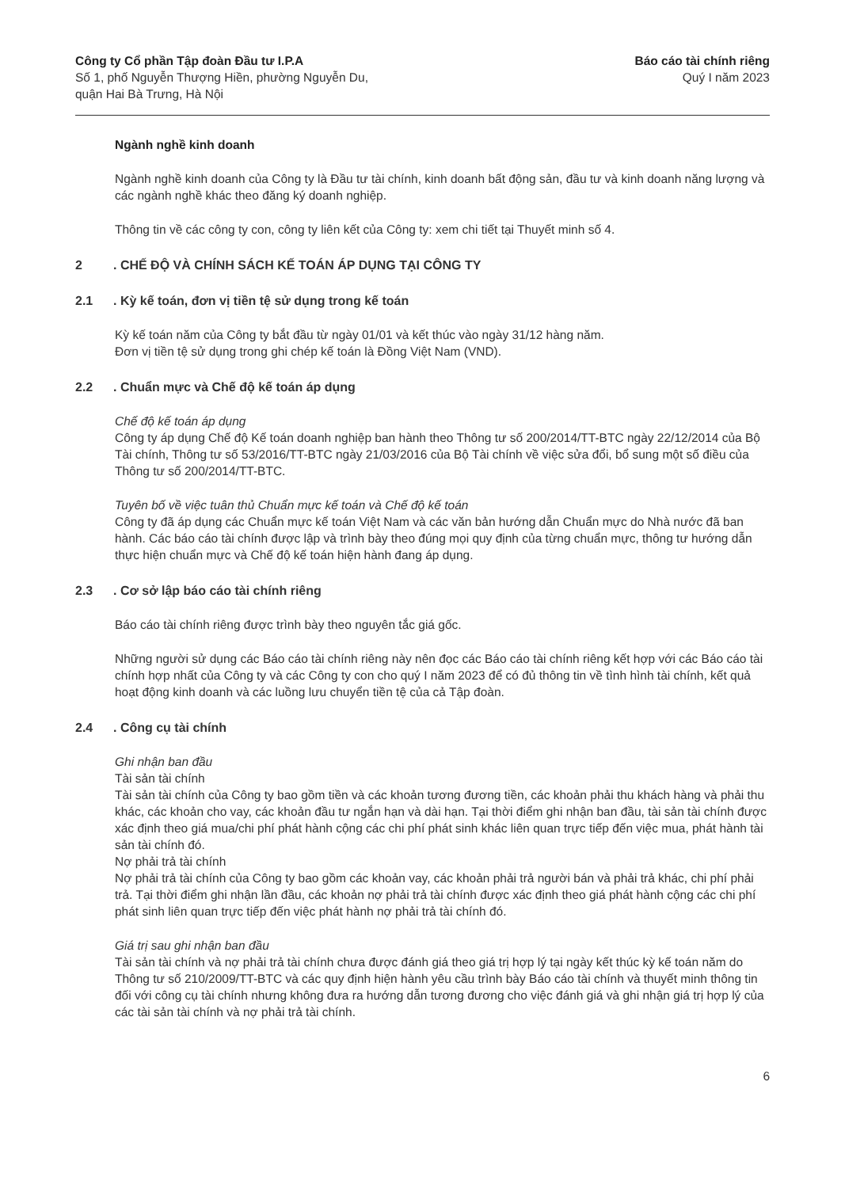Công ty Cổ phần Tập đoàn Đầu tư I.P.A
Số 1, phố Nguyễn Thượng Hiền, phường Nguyễn Du,
quận Hai Bà Trưng, Hà Nội
Báo cáo tài chính riêng
Quý I năm 2023
Ngành nghề kinh doanh
Ngành nghề kinh doanh của Công ty là Đầu tư tài chính, kinh doanh bất động sản, đầu tư và kinh doanh năng lượng và các ngành nghề khác theo đăng ký doanh nghiệp.
Thông tin về các công ty con, công ty liên kết của Công ty: xem chi tiết tại Thuyết minh số 4.
2. CHẾ ĐỘ VÀ CHÍNH SÁCH KẾ TOÁN ÁP DỤNG TẠI CÔNG TY
2.1. Kỳ kế toán, đơn vị tiền tệ sử dụng trong kế toán
Kỳ kế toán năm của Công ty bắt đầu từ ngày 01/01 và kết thúc vào ngày 31/12 hàng năm.
Đơn vị tiền tệ sử dụng trong ghi chép kế toán là Đồng Việt Nam (VND).
2.2. Chuẩn mực và Chế độ kế toán áp dụng
Chế độ kế toán áp dụng
Công ty áp dụng Chế độ Kế toán doanh nghiệp ban hành theo Thông tư số 200/2014/TT-BTC ngày 22/12/2014 của Bộ Tài chính, Thông tư số 53/2016/TT-BTC ngày 21/03/2016 của Bộ Tài chính về việc sửa đổi, bổ sung một số điều của Thông tư số 200/2014/TT-BTC.
Tuyên bố về việc tuân thủ Chuẩn mực kế toán và Chế độ kế toán
Công ty đã áp dụng các Chuẩn mực kế toán Việt Nam và các văn bản hướng dẫn Chuẩn mực do Nhà nước đã ban hành. Các báo cáo tài chính được lập và trình bày theo đúng mọi quy định của từng chuẩn mực, thông tư hướng dẫn thực hiện chuẩn mực và Chế độ kế toán hiện hành đang áp dụng.
2.3. Cơ sở lập báo cáo tài chính riêng
Báo cáo tài chính riêng được trình bày theo nguyên tắc giá gốc.
Những người sử dụng các Báo cáo tài chính riêng này nên đọc các Báo cáo tài chính riêng kết hợp với các Báo cáo tài chính hợp nhất của Công ty và các Công ty con cho quý I năm 2023 để có đủ thông tin về tình hình tài chính, kết quả hoạt động kinh doanh và các luồng lưu chuyển tiền tệ của cả Tập đoàn.
2.4. Công cụ tài chính
Ghi nhận ban đầu
Tài sản tài chính
Tài sản tài chính của Công ty bao gồm tiền và các khoản tương đương tiền, các khoản phải thu khách hàng và phải thu khác, các khoản cho vay, các khoản đầu tư ngắn hạn và dài hạn. Tại thời điểm ghi nhận ban đầu, tài sản tài chính được xác định theo giá mua/chi phí phát hành cộng các chi phí phát sinh khác liên quan trực tiếp đến việc mua, phát hành tài sản tài chính đó.
Nợ phải trả tài chính
Nợ phải trả tài chính của Công ty bao gồm các khoản vay, các khoản phải trả người bán và phải trả khác, chi phí phải trả. Tại thời điểm ghi nhận lần đầu, các khoản nợ phải trả tài chính được xác định theo giá phát hành cộng các chi phí phát sinh liên quan trực tiếp đến việc phát hành nợ phải trả tài chính đó.
Giá trị sau ghi nhận ban đầu
Tài sản tài chính và nợ phải trả tài chính chưa được đánh giá theo giá trị hợp lý tại ngày kết thúc kỳ kế toán năm do Thông tư số 210/2009/TT-BTC và các quy định hiện hành yêu cầu trình bày Báo cáo tài chính và thuyết minh thông tin đối với công cụ tài chính nhưng không đưa ra hướng dẫn tương đương cho việc đánh giá và ghi nhận giá trị hợp lý của các tài sản tài chính và nợ phải trả tài chính.
6